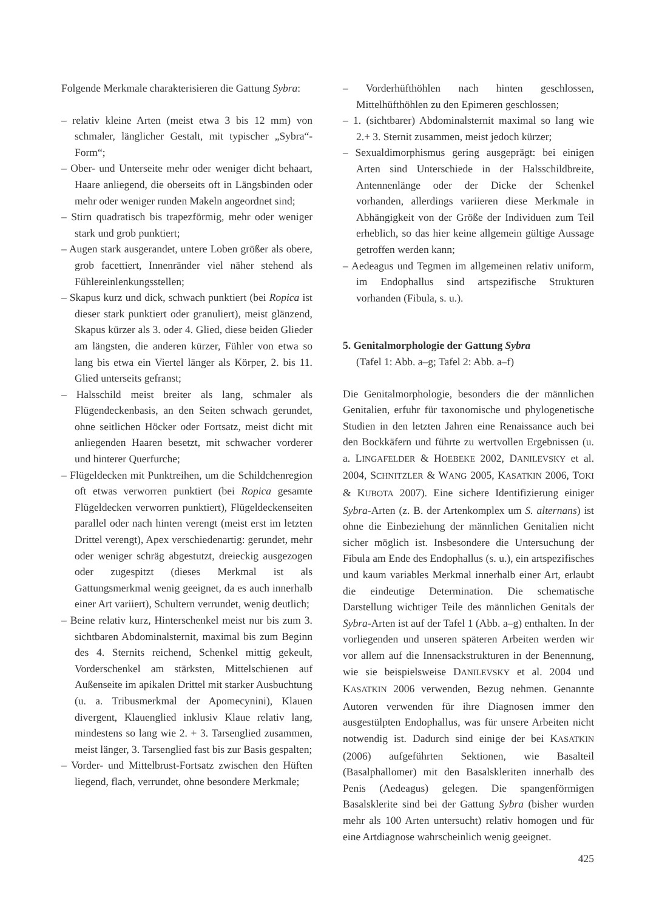Folgende Merkmale charakterisieren die Gattung Sybra:
– relativ kleine Arten (meist etwa 3 bis 12 mm) von schmaler, länglicher Gestalt, mit typischer „Sybra“-Form“;
– Ober- und Unterseite mehr oder weniger dicht behaart, Haare anliegend, die oberseits oft in Längsbinden oder mehr oder weniger runden Makeln angeordnet sind;
– Stirn quadratisch bis trapezförmig, mehr oder weniger stark und grob punktiert;
– Augen stark ausgerandet, untere Loben größer als obere, grob facettiert, Innenränder viel näher stehend als Fühlereinlenkungsstellen;
– Skapus kurz und dick, schwach punktiert (bei Ropica ist dieser stark punktiert oder granuliert), meist glänzend, Skapus kürzer als 3. oder 4. Glied, diese beiden Glieder am längsten, die anderen kürzer, Fühler von etwa so lang bis etwa ein Viertel länger als Körper, 2. bis 11. Glied unterseits gefranst;
– Halsschild meist breiter als lang, schmaler als Flügendeckenbasis, an den Seiten schwach gerundet, ohne seitlichen Höcker oder Fortsatz, meist dicht mit anliegenden Haaren besetzt, mit schwacher vorderer und hinterer Querfurche;
– Flügeldecken mit Punktreihen, um die Schildchenregion oft etwas verworren punktiert (bei Ropica gesamte Flügeldecken verworren punktiert), Flügeldeckenseiten parallel oder nach hinten verengt (meist erst im letzten Drittel verengt), Apex verschiedenartig: gerundet, mehr oder weniger schräg abgestutzt, dreieckig ausgezogen oder zugespitzt (dieses Merkmal ist als Gattungsmerkmal wenig geeignet, da es auch innerhalb einer Art variiert), Schultern verrundet, wenig deutlich;
– Beine relativ kurz, Hinterschenkel meist nur bis zum 3. sichtbaren Abdominalsternit, maximal bis zum Beginn des 4. Sternits reichend, Schenkel mittig gekeult, Vorderschenkel am stärksten, Mittelschienen auf Außenseite im apikalen Drittel mit starker Ausbuchtung (u. a. Tribusmerkmal der Apomecynini), Klauen divergent, Klauenglied inklusiv Klaue relativ lang, mindestens so lang wie 2. + 3. Tarsenglied zusammen, meist länger, 3. Tarsenglied fast bis zur Basis gespalten;
– Vorder- und Mittelbrust-Fortsatz zwischen den Hüften liegend, flach, verrundet, ohne besondere Merkmale;
– Vorderhüfthöhlen nach hinten geschlossen, Mittelhüfthöhlen zu den Epimeren geschlossen;
– 1. (sichtbarer) Abdominalsternit maximal so lang wie 2.+ 3. Sternit zusammen, meist jedoch kürzer;
– Sexualdimorphismus gering ausgeprägt: bei einigen Arten sind Unterschiede in der Halsschildbreite, Antennenlänge oder der Dicke der Schenkel vorhanden, allerdings variieren diese Merkmale in Abhängigkeit von der Größe der Individuen zum Teil erheblich, so das hier keine allgemein gültige Aussage getroffen werden kann;
– Aedeagus und Tegmen im allgemeinen relativ uniform, im Endophallus sind artspezifische Strukturen vorhanden (Fibula, s. u.).
5. Genitalmorphologie der Gattung Sybra
(Tafel 1: Abb. a–g; Tafel 2: Abb. a–f)
Die Genitalmorphologie, besonders die der männlichen Genitalien, erfuhr für taxonomische und phylogenetische Studien in den letzten Jahren eine Renaissance auch bei den Bockkäfern und führte zu wertvollen Ergebnissen (u. a. LINGAFELDER & HOEBEKE 2002, DANILEVSKY et al. 2004, SCHNITZLER & WANG 2005, KASATKIN 2006, TOKI & KUBOTA 2007). Eine sichere Identifizierung einiger Sybra-Arten (z. B. der Artenkomplex um S. alternans) ist ohne die Einbeziehung der männlichen Genitalien nicht sicher möglich ist. Insbesondere die Untersuchung der Fibula am Ende des Endophallus (s. u.), ein artspezifisches und kaum variables Merkmal innerhalb einer Art, erlaubt die eindeutige Determination. Die schematische Darstellung wichtiger Teile des männlichen Genitals der Sybra-Arten ist auf der Tafel 1 (Abb. a–g) enthalten. In der vorliegenden und unseren späteren Arbeiten werden wir vor allem auf die Innensackstrukturen in der Benennung, wie sie beispielsweise DANILEVSKY et al. 2004 und KASATKIN 2006 verwenden, Bezug nehmen. Genannte Autoren verwenden für ihre Diagnosen immer den ausgestülpten Endophallus, was für unsere Arbeiten nicht notwendig ist. Dadurch sind einige der bei KASATKIN (2006) aufgeführten Sektionen, wie Basalteil (Basalphallomer) mit den Basalskleriten innerhalb des Penis (Aedeagus) gelegen. Die spangenförmigen Basalsklerite sind bei der Gattung Sybra (bisher wurden mehr als 100 Arten untersucht) relativ homogen und für eine Artdiagnose wahrscheinlich wenig geeignet.
425